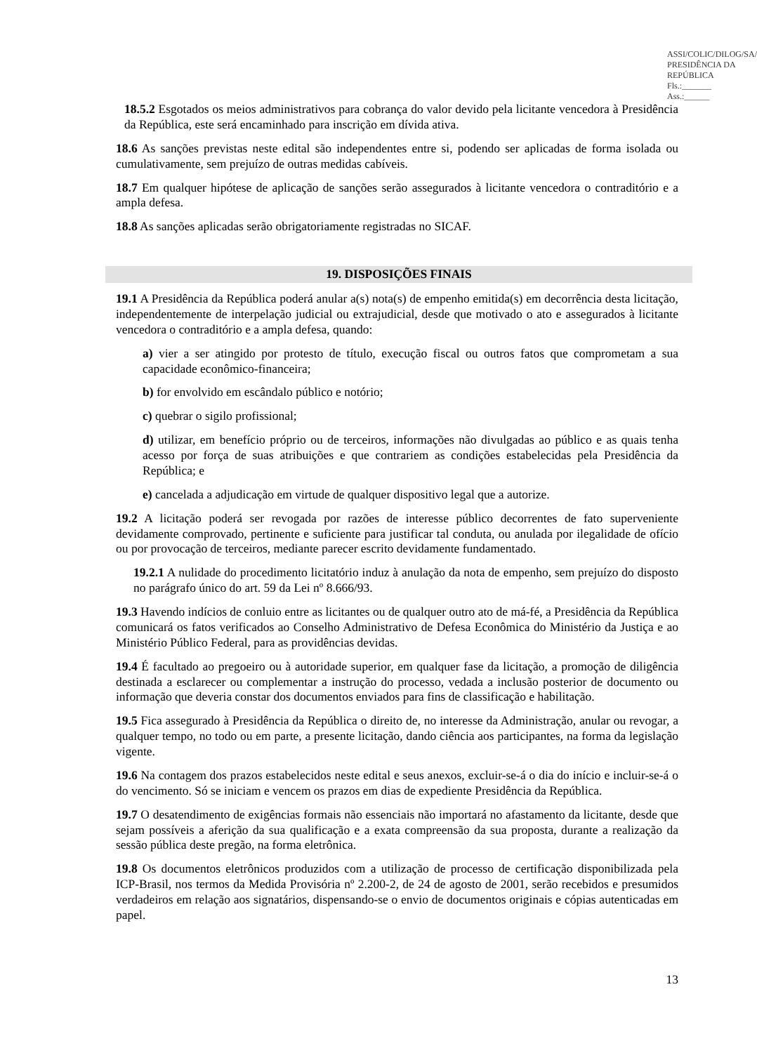ASSI/COLIC/DILOG/SA/ PRESIDÊNCIA DA REPÚBLICA
Fls.:_______
Ass.:______
18.5.2 Esgotados os meios administrativos para cobrança do valor devido pela licitante vencedora à Presidência da República, este será encaminhado para inscrição em dívida ativa.
18.6 As sanções previstas neste edital são independentes entre si, podendo ser aplicadas de forma isolada ou cumulativamente, sem prejuízo de outras medidas cabíveis.
18.7 Em qualquer hipótese de aplicação de sanções serão assegurados à licitante vencedora o contraditório e a ampla defesa.
18.8 As sanções aplicadas serão obrigatoriamente registradas no SICAF.
19. DISPOSIÇÕES FINAIS
19.1 A Presidência da República poderá anular a(s) nota(s) de empenho emitida(s) em decorrência desta licitação, independentemente de interpelação judicial ou extrajudicial, desde que motivado o ato e assegurados à licitante vencedora o contraditório e a ampla defesa, quando:
a) vier a ser atingido por protesto de título, execução fiscal ou outros fatos que comprometam a sua capacidade econômico-financeira;
b) for envolvido em escândalo público e notório;
c) quebrar o sigilo profissional;
d) utilizar, em benefício próprio ou de terceiros, informações não divulgadas ao público e as quais tenha acesso por força de suas atribuições e que contrariem as condições estabelecidas pela Presidência da República; e
e) cancelada a adjudicação em virtude de qualquer dispositivo legal que a autorize.
19.2 A licitação poderá ser revogada por razões de interesse público decorrentes de fato superveniente devidamente comprovado, pertinente e suficiente para justificar tal conduta, ou anulada por ilegalidade de ofício ou por provocação de terceiros, mediante parecer escrito devidamente fundamentado.
19.2.1 A nulidade do procedimento licitatório induz à anulação da nota de empenho, sem prejuízo do disposto no parágrafo único do art. 59 da Lei nº 8.666/93.
19.3 Havendo indícios de conluio entre as licitantes ou de qualquer outro ato de má-fé, a Presidência da República comunicará os fatos verificados ao Conselho Administrativo de Defesa Econômica do Ministério da Justiça e ao Ministério Público Federal, para as providências devidas.
19.4 É facultado ao pregoeiro ou à autoridade superior, em qualquer fase da licitação, a promoção de diligência destinada a esclarecer ou complementar a instrução do processo, vedada a inclusão posterior de documento ou informação que deveria constar dos documentos enviados para fins de classificação e habilitação.
19.5 Fica assegurado à Presidência da República o direito de, no interesse da Administração, anular ou revogar, a qualquer tempo, no todo ou em parte, a presente licitação, dando ciência aos participantes, na forma da legislação vigente.
19.6 Na contagem dos prazos estabelecidos neste edital e seus anexos, excluir-se-á o dia do início e incluir-se-á o do vencimento. Só se iniciam e vencem os prazos em dias de expediente Presidência da República.
19.7 O desatendimento de exigências formais não essenciais não importará no afastamento da licitante, desde que sejam possíveis a aferição da sua qualificação e a exata compreensão da sua proposta, durante a realização da sessão pública deste pregão, na forma eletrônica.
19.8 Os documentos eletrônicos produzidos com a utilização de processo de certificação disponibilizada pela ICP-Brasil, nos termos da Medida Provisória nº 2.200-2, de 24 de agosto de 2001, serão recebidos e presumidos verdadeiros em relação aos signatários, dispensando-se o envio de documentos originais e cópias autenticadas em papel.
13